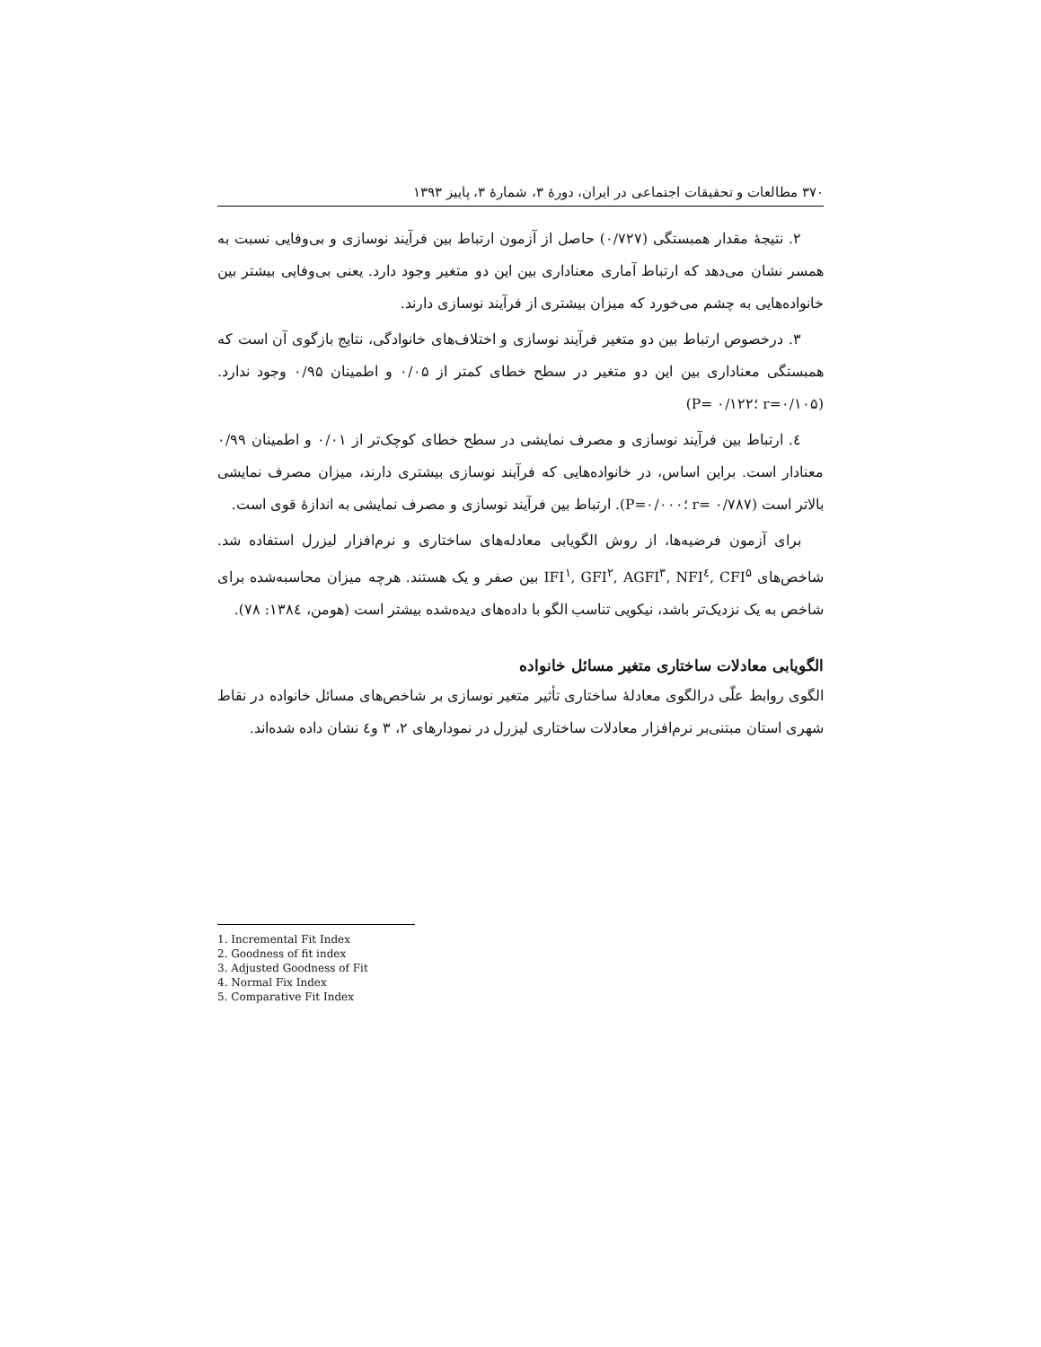۳۷۰ مطالعات و تحقیقات اجتماعی در ایران، دورهٔ ۳، شمارهٔ ۳، پاییز ۱۳۹۳
۲. نتیجهٔ مقدار همبستگی (۰/۷۲۷) حاصل از آزمون ارتباط بین فرآیند نوسازی و بی‌وفایی نسبت به همسر نشان می‌دهد که ارتباط آماری معناداری بین این دو متغیر وجود دارد. یعنی بی‌وفایی بیشتر بین خانواده‌هایی به چشم می‌خورد که میزان بیشتری از فرآیند نوسازی دارند.
۳. درخصوص ارتباط بین دو متغیر فرآیند نوسازی و اختلاف‌های خانوادگی، نتایج بازگوی آن است که همبستگی معناداری بین این دو متغیر در سطح خطای کمتر از ۰/۰۵ و اطمینان ۰/۹۵ وجود ندارد. (r=۰/۱۰۵ ؛P= ۰/۱۲۲)
٤. ارتباط بین فرآیند نوسازی و مصرف نمایشی در سطح خطای کوچک‌تر از ۰/۰۱ و اطمینان ۰/۹۹ معنادار است. براین اساس، در خانواده‌هایی که فرآیند نوسازی بیشتری دارند، میزان مصرف نمایشی بالاتر است (r= ۰/۷۸۷ ؛P=۰/۰۰۰). ارتباط بین فرآیند نوسازی و مصرف نمایشی به اندازهٔ قوی است.
برای آزمون فرضیه‌ها، از روش الگویابی معادله‌های ساختاری و نرم‌افزار لیزرل استفاده شد. شاخص‌های IFI<sup>۱</sup>, GFI<sup>۲</sup>, AGFI<sup>۳</sup>, NFI<sup>٤</sup>, CFI<sup>۵</sup> بین صفر و یک هستند. هرچه میزان محاسبه‌شده برای شاخص به یک نزدیک‌تر باشد، نیکویی تناسب الگو با داده‌های دیده‌شده بیشتر است (هومن، ۱۳۸٤: ۷۸).
الگویابی معادلات ساختاری متغیر مسائل خانواده
الگوی روابط علّی درالگوی معادلهٔ ساختاری تأثیر متغیر نوسازی بر شاخص‌های مسائل خانواده در نقاط شهری استان مبتنی‌بر نرم‌افزار معادلات ساختاری لیزرل در نمودارهای ۲، ۳ و٤ نشان داده شده‌اند.
1. Incremental Fit Index
2. Goodness of fit index
3. Adjusted Goodness of Fit
4. Normal Fix Index
5. Comparative Fit Index